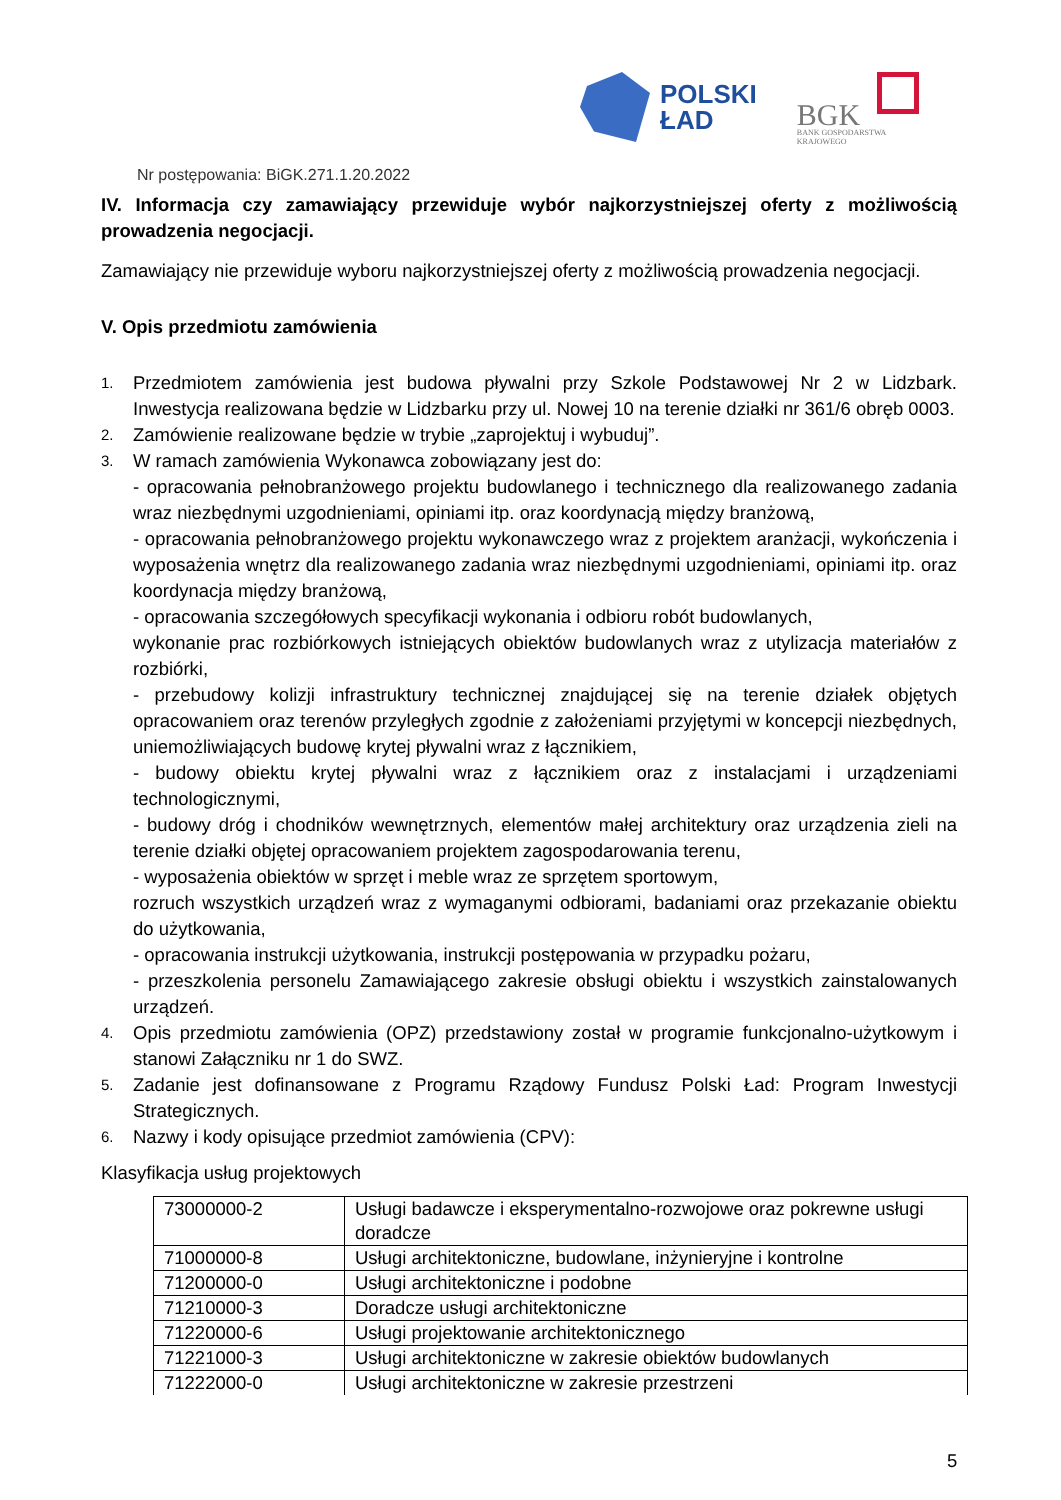POLSKI
ŁAD
BGK
BANK GOSPODARSTWA
KRAJOWEGO
Nr postępowania: BiGK.271.1.20.2022
IV. Informacja czy zamawiający przewiduje wybór najkorzystniejszej oferty z możliwością prowadzenia negocjacji.
Zamawiający nie przewiduje wyboru najkorzystniejszej oferty z możliwością prowadzenia negocjacji.
V. Opis przedmiotu zamówienia
1.
Przedmiotem zamówienia jest budowa pływalni przy Szkole Podstawowej Nr 2 w Lidzbark. Inwestycja realizowana będzie w Lidzbarku przy ul. Nowej 10 na terenie działki nr 361/6 obręb 0003.
2.
Zamówienie realizowane będzie w trybie „zaprojektuj i wybuduj”.
3.
W ramach zamówienia Wykonawca zobowiązany jest do:
- opracowania pełnobranżowego projektu budowlanego i technicznego dla realizowanego zadania wraz niezbędnymi uzgodnieniami, opiniami itp. oraz koordynacją między branżową,
- opracowania pełnobranżowego projektu wykonawczego wraz z projektem aranżacji, wykończenia i wyposażenia wnętrz dla realizowanego zadania wraz niezbędnymi uzgodnieniami, opiniami itp. oraz koordynacja między branżową,
- opracowania szczegółowych specyfikacji wykonania i odbioru robót budowlanych,
wykonanie prac rozbiórkowych istniejących obiektów budowlanych wraz z utylizacja materiałów z rozbiórki,
- przebudowy kolizji infrastruktury technicznej znajdującej się na terenie działek objętych opracowaniem oraz terenów przyległych zgodnie z założeniami przyjętymi w koncepcji niezbędnych, uniemożliwiających budowę krytej pływalni wraz z łącznikiem,
- budowy obiektu krytej pływalni wraz z łącznikiem oraz z instalacjami i urządzeniami technologicznymi,
- budowy dróg i chodników wewnętrznych, elementów małej architektury oraz urządzenia zieli na terenie działki objętej opracowaniem projektem zagospodarowania terenu,
- wyposażenia obiektów w sprzęt i meble wraz ze sprzętem sportowym,
rozruch wszystkich urządzeń wraz z wymaganymi odbiorami, badaniami oraz przekazanie obiektu do użytkowania,
- opracowania instrukcji użytkowania, instrukcji postępowania w przypadku pożaru,
- przeszkolenia personelu Zamawiającego zakresie obsługi obiektu i wszystkich zainstalowanych urządzeń.
4.
Opis przedmiotu zamówienia (OPZ) przedstawiony został w programie funkcjonalno-użytkowym i stanowi Załączniku nr 1 do SWZ.
5.
Zadanie jest dofinansowane z Programu Rządowy Fundusz Polski Ład: Program Inwestycji Strategicznych.
6.
Nazwy i kody opisujące przedmiot zamówienia (CPV):
Klasyfikacja usług projektowych
| 73000000-2 | Usługi badawcze i eksperymentalno-rozwojowe oraz pokrewne usługi doradcze |
| 71000000-8 | Usługi architektoniczne, budowlane, inżynieryjne i kontrolne |
| 71200000-0 | Usługi architektoniczne i podobne |
| 71210000-3 | Doradcze usługi architektoniczne |
| 71220000-6 | Usługi projektowanie architektonicznego |
| 71221000-3 | Usługi architektoniczne w zakresie obiektów budowlanych |
| 71222000-0 | Usługi architektoniczne w zakresie przestrzeni |
5